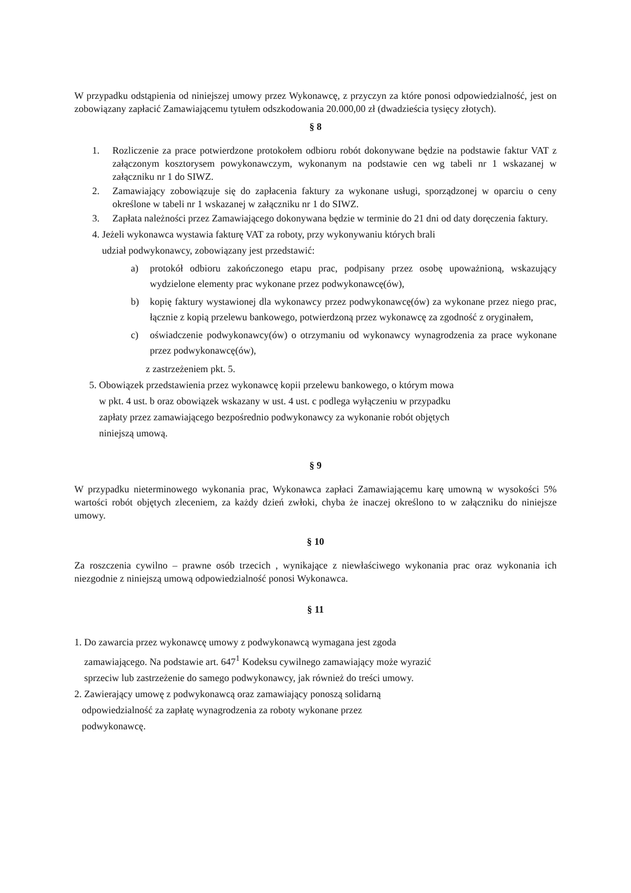W przypadku odstąpienia od niniejszej umowy przez Wykonawcę, z przyczyn za które ponosi odpowiedzialność, jest on zobowiązany zapłacić Zamawiającemu tytułem odszkodowania 20.000,00 zł (dwadzieścia tysięcy złotych).
§ 8
1. Rozliczenie za prace potwierdzone protokołem odbioru robót dokonywane będzie na podstawie faktur VAT z załączonym kosztorysem powykonawczym, wykonanym na podstawie cen wg tabeli nr 1 wskazanej w załączniku nr 1 do SIWZ.
2. Zamawiający zobowiązuje się do zapłacenia faktury za wykonane usługi, sporządzonej w oparciu o ceny określone w tabeli nr 1 wskazanej w załączniku nr 1 do SIWZ.
3. Zapłata należności przez Zamawiającego dokonywana będzie w terminie do 21 dni od daty doręczenia faktury.
4. Jeżeli wykonawca wystawia fakturę VAT za roboty, przy wykonywaniu których brali
udział podwykonawcy, zobowiązany jest przedstawić:
a) protokół odbioru zakończonego etapu prac, podpisany przez osobę upoważnioną, wskazujący wydzielone elementy prac wykonane przez podwykonawcę(ów),
b) kopię faktury wystawionej dla wykonawcy przez podwykonawcę(ów) za wykonane przez niego prac, łącznie z kopią przelewu bankowego, potwierdzoną przez wykonawcę za zgodność z oryginałem,
c) oświadczenie podwykonawcy(ów) o otrzymaniu od wykonawcy wynagrodzenia za prace wykonane przez podwykonawcę(ów),
z zastrzeżeniem pkt. 5.
5. Obowiązek przedstawienia przez wykonawcę kopii przelewu bankowego, o którym mowa
w pkt. 4 ust. b oraz obowiązek wskazany w ust. 4 ust. c podlega wyłączeniu w przypadku
zapłaty przez zamawiającego bezpośrednio podwykonawcy za wykonanie robót objętych
niniejszą umową.
§ 9
W przypadku nieterminowego wykonania prac, Wykonawca zapłaci Zamawiającemu karę umowną w wysokości 5% wartości robót objętych zleceniem, za każdy dzień zwłoki, chyba że inaczej określono to w załączniku do niniejsze umowy.
§ 10
Za roszczenia cywilno – prawne osób trzecich , wynikające z niewłaściwego wykonania prac oraz wykonania ich niezgodnie z niniejszą umową odpowiedzialność ponosi Wykonawca.
§ 11
1. Do zawarcia przez wykonawcę umowy z podwykonawcą wymagana jest zgoda
zamawiającego. Na podstawie art. 647<sup>1</sup> Kodeksu cywilnego zamawiający może wyrazić
sprzeciw lub zastrzeżenie do samego podwykonawcy, jak również do treści umowy.
2. Zawierający umowę z podwykonawcą oraz zamawiający ponoszą solidarną
odpowiedzialność za zapłatę wynagrodzenia za roboty wykonane przez
podwykonawcę.